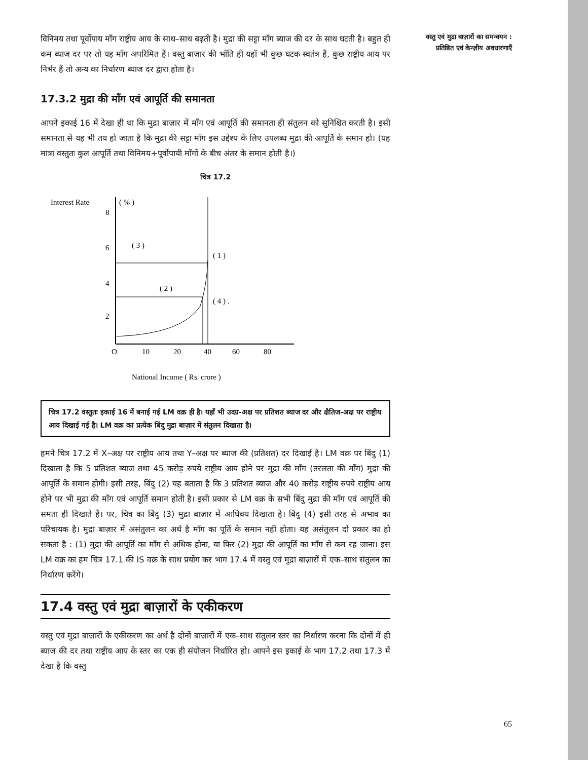विनिमय तथा पूर्वोपाय माँग राष्ट्रीय आय के साथ–साथ बढ़ती है। मुद्रा की सट्टा माँग ब्याज की दर के साथ घटती है। बहुत ही कम ब्याज दर पर तो यह माँग अपरिमित हैं। वस्तु बाज़ार की भाँति ही यहाँ भी कुछ घटक स्वतंत्र हैं, कुछ राष्ट्रीय आय पर निर्भर हैं तो अन्य का निर्धारण ब्याज दर द्वारा होता है।
17.3.2 मुद्रा की माँग एवं आपूर्ति की समानता
आपने इकाई 16 में देखा ही था कि मुद्रा बाज़ार में माँग एवं आपूर्ति की समानता ही संतुलन को सुनिश्चित करती है। इसी समानता से यह भी तय हो जाता है कि मुद्रा की सट्टा माँग इस उद्देश्य के लिए उपलब्ध मुद्रा की आपूर्ति के समान हो। (यह मात्रा वस्तुतः कुल आपूर्ति तथा विनिमय+पूर्वोपायी माँगों के बीच अंतर के समान होती है।)
चित्र 17.2
Interest Rate
( % )
8
6
4
2
( 3 )
( 1 )
( 2 )
( 4 ) .
O
10
20
40
60
80
National Income ( Rs. crore )
चित्र 17.2 वस्तुतः इकाई 16 में बनाई गई LM वक्र ही है। यहाँ भी उदग्र-अक्ष पर प्रतिशत ब्याज दर और क्षैतिज-अक्ष पर राष्ट्रीय आय दिखाई गई है। LM वक्र का प्रत्येक बिंदु मुद्रा बाज़ार में संतुलन दिखाता है।
हमने चित्र 17.2 में X–अक्ष पर राष्ट्रीय आय तथा Y–अक्ष पर ब्याज की (प्रतिशत) दर दिखाई है। LM वक्र पर बिंदु (1) दिखाता है कि 5 प्रतिशत ब्याज तथा 45 करोड़ रुपये राष्ट्रीय आय होने पर मुद्रा की माँग (तरलता की माँग) मुद्रा की आपूर्ति के समान होगी। इसी तरह, बिंदु (2) यह बताता है कि 3 प्रतिशत ब्याज और 40 करोड़ राष्ट्रीय रुपये राष्ट्रीय आय होने पर भी मुद्रा की माँग एवं आपूर्ति समान होती है। इसी प्रकार से LM वक्र के सभी बिंदु मुद्रा की माँग एवं आपूर्ति की समता ही दिखाते हैं। पर, चित्र का बिंदु (3) मुद्रा बाज़ार में आधिक्य दिखाता है। बिंदु (4) इसी तरह से अभाव का परिचायक है। मुद्रा बाज़ार में असंतुलन का अर्थ है माँग का पूर्ति के समान नहीं होता। यह असंतुलन दो प्रकार का हो सकता है : (1) मुद्रा की आपूर्ति का माँग से अधिक होना, या फिर (2) मुद्रा की आपूर्ति का माँग से कम रह जाना। इस LM वक्र का हम चित्र 17.1 की IS वक्र के साथ प्रयोग कर भाग 17.4 में वस्तु एवं मुद्रा बाज़ारों में एक–साथ संतुलन का निर्धारण करेंगे।
17.4 वस्तु एवं मुद्रा बाज़ारों के एकीकरण
वस्तु एवं मुद्रा बाज़ारों के एकीकरण का अर्थ है दोनों बाज़ारों में एक–साथ संतुलन स्तर का निर्धारण करना कि दोनों में ही ब्याज की दर तथा राष्ट्रीय आय के स्तर का एक ही संयोजन निर्धारित हो। आपने इस इकाई के भाग 17.2 तथा 17.3 में देखा है कि वस्तु
वस्तु एवं मुद्रा बाज़ारों का समन्वयन : प्रतिष्ठित एवं केन्ज़ीय अवधारणाएँ
65